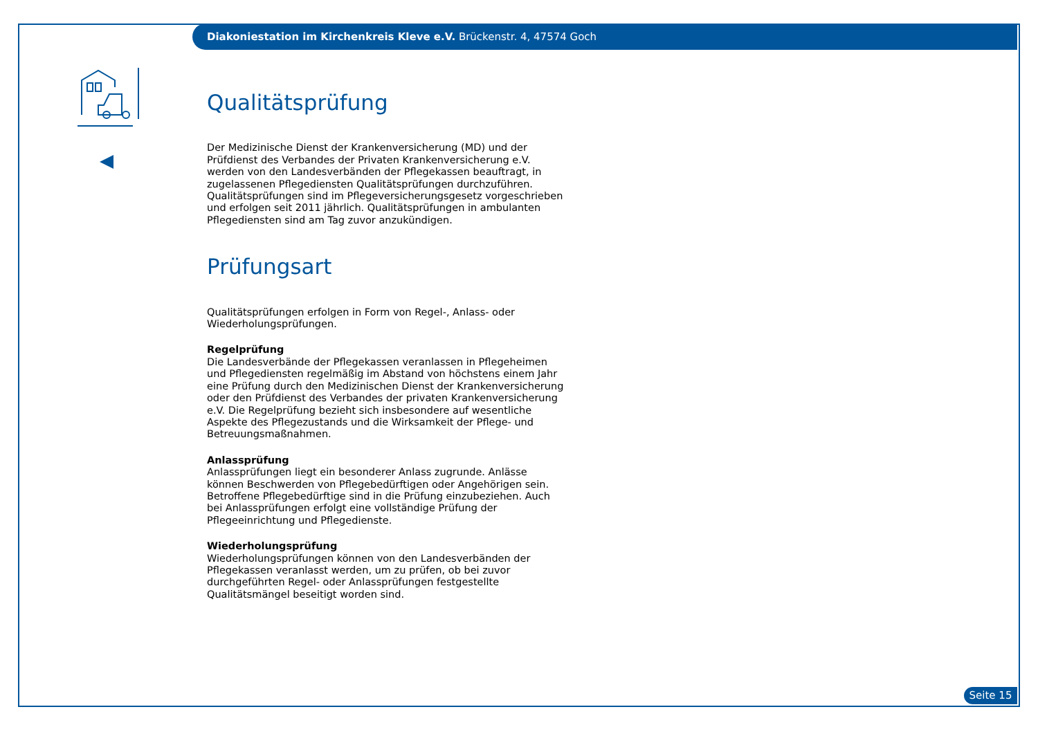Diakoniestation im Kirchenkreis Kleve e.V. Brückenstr. 4, 47574 Goch
Qualitätsprüfung
Der Medizinische Dienst der Krankenversicherung (MD) und der Prüfdienst des Verbandes der Privaten Krankenversicherung e.V. werden von den Landesverbänden der Pflegekassen beauftragt, in zugelassenen Pflegediensten Qualitätsprüfungen durchzuführen. Qualitätsprüfungen sind im Pflegeversicherungsgesetz vorgeschrieben und erfolgen seit 2011 jährlich. Qualitätsprüfungen in ambulanten Pflegediensten sind am Tag zuvor anzukündigen.
Prüfungsart
Qualitätsprüfungen erfolgen in Form von Regel-, Anlass- oder Wiederholungsprüfungen.
Regelprüfung
Die Landesverbände der Pflegekassen veranlassen in Pflegeheimen und Pflegediensten regelmäßig im Abstand von höchstens einem Jahr eine Prüfung durch den Medizinischen Dienst der Krankenversicherung oder den Prüfdienst des Verbandes der privaten Krankenversicherung e.V. Die Regelprüfung bezieht sich insbesondere auf wesentliche Aspekte des Pflegezustands und die Wirksamkeit der Pflege- und Betreuungsmaßnahmen.
Anlassprüfung
Anlassprüfungen liegt ein besonderer Anlass zugrunde. Anlässe können Beschwerden von Pflegebedürftigen oder Angehörigen sein. Betroffene Pflegebedürftige sind in die Prüfung einzubeziehen. Auch bei Anlassprüfungen erfolgt eine vollständige Prüfung der Pflegeeinrichtung und Pflegedienste.
Wiederholungsprüfung
Wiederholungsprüfungen können von den Landesverbänden der Pflegekassen veranlasst werden, um zu prüfen, ob bei zuvor durchgeführten Regel- oder Anlassprüfungen festgestellte Qualitätsmängel beseitigt worden sind.
Seite 15